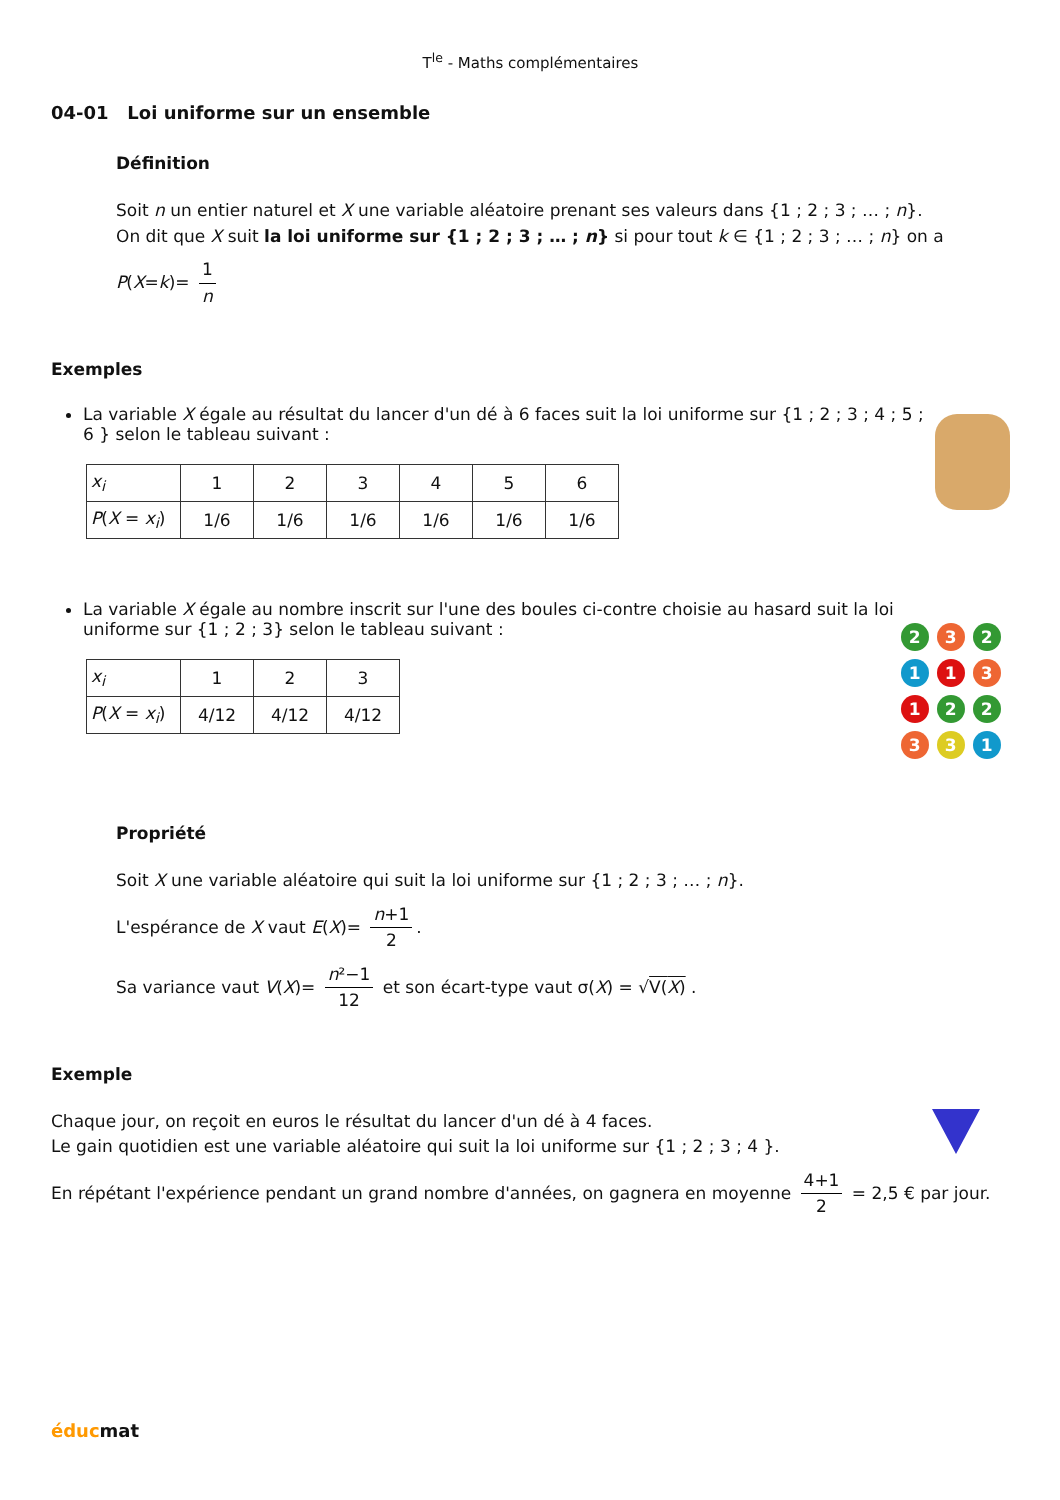T<sup>le</sup> - Maths complémentaires
04-01 Loi uniforme sur un ensemble
Définition
Soit n un entier naturel et X une variable aléatoire prenant ses valeurs dans {1 ; 2 ; 3 ; … ; n}.
On dit que X suit la loi uniforme sur {1 ; 2 ; 3 ; … ; n} si pour tout k ∈ {1 ; 2 ; 3 ; … ; n} on a
P(X=k)= 1 n
Exemples
La variable X égale au résultat du lancer d'un dé à 6 faces suit la loi uniforme sur {1 ; 2 ; 3 ; 4 ; 5 ; 6 } selon le tableau suivant :
| x<sub>i</sub> | 1 | 2 | 3 | 4 | 5 | 6 |
| P ( X = x<sub>i</sub> ) | 1/6 | 1/6 | 1/6 | 1/6 | 1/6 | 1/6 |
La variable X égale au nombre inscrit sur l'une des boules ci-contre choisie au hasard suit la loi uniforme sur {1 ; 2 ; 3} selon le tableau suivant :
| x<sub>i</sub> | 1 | 2 | 3 |
| P ( X = x<sub>i</sub> ) | 4/12 | 4/12 | 4/12 |
232113122331
Propriété
Soit X une variable aléatoire qui suit la loi uniforme sur {1 ; 2 ; 3 ; … ; n}.
L'espérance de X vaut E(X)= n+1 2.
Sa variance vaut V(X)= n²−1 12 et son écart-type vaut σ(X) = √V(X) .
Exemple
Chaque jour, on reçoit en euros le résultat du lancer d'un dé à 4 faces.
Le gain quotidien est une variable aléatoire qui suit la loi uniforme sur {1 ; 2 ; 3 ; 4 }.
En répétant l'expérience pendant un grand nombre d'années, on gagnera en moyenne 4+1 2 = 2,5 € par jour.
éducmat